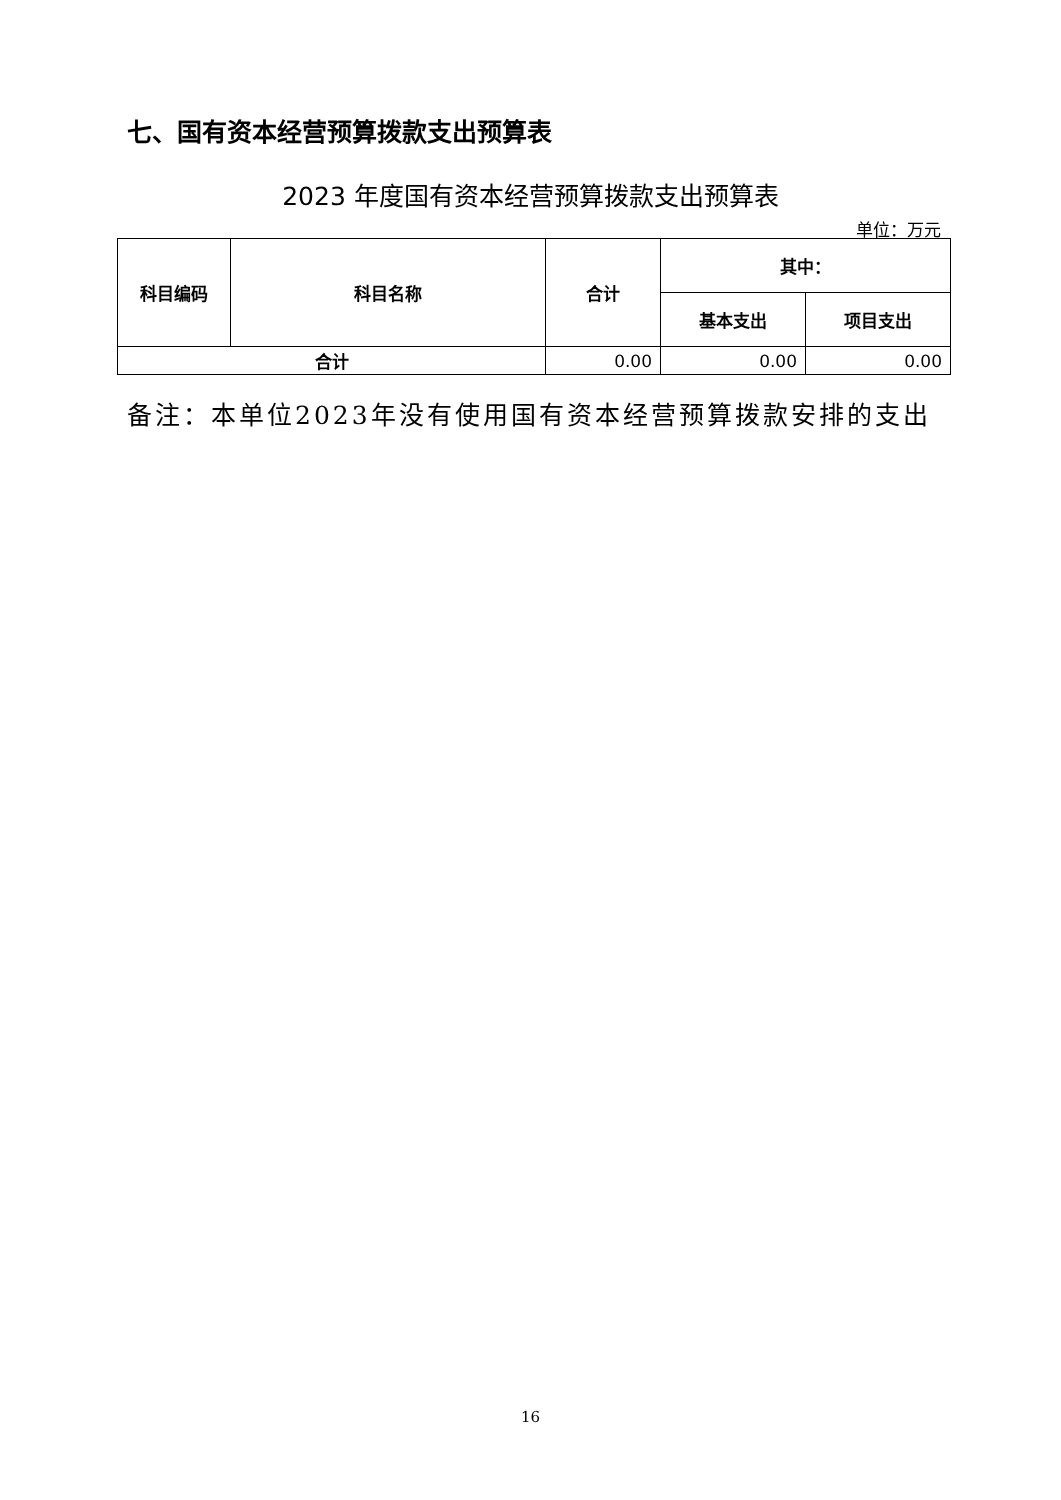七、国有资本经营预算拨款支出预算表
2023 年度国有资本经营预算拨款支出预算表
单位：万元
| 科目编码 | 科目名称 | 合计 | 其中： | |
| --- | --- | --- | --- | --- |
| | | | 基本支出 | 项目支出 |
| 合计 | | 0.00 | 0.00 | 0.00 |
备注：本单位2023年没有使用国有资本经营预算拨款安排的支出
16